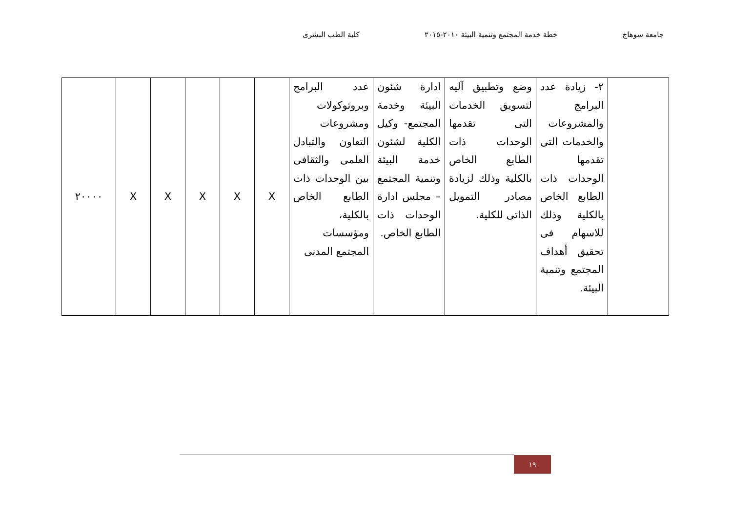جامعة سوهاج خطة خدمة المجتمع وتنمية البيئة ٢٠١٠-٢٠١٥ كلية الطب البشرى
| | ٢- زيادة عدد البرامج والمشروعات والخدمات التى تقدمها الوحدات ذات الطابع الخاص بالكلية وذلك للاسهام فى تحقيق أهداف المجتمع وتنمية البيئة. | وضع وتطبيق آليه لتسويق الخدمات التى تقدمها الوحدات ذات الطابع الخاص بالكلية وذلك لزيادة مصادر التمويل الذاتى للكلية. | ادارة شئون البيئة وخدمة المجتمع- وكيل الكلية لشئون خدمة البيئة وتنمية المجتمع – مجلس ادارة الوحدات ذات الطابع الخاص. | عدد البرامج وبروتوكولات ومشروعات التعاون والتبادل العلمى والثقافى بين الوحدات ذات الطابع الخاص بالكلية، ومؤسسات المجتمع المدنى | X | X | X | X | X | ٢٠٠٠٠ |
١٩